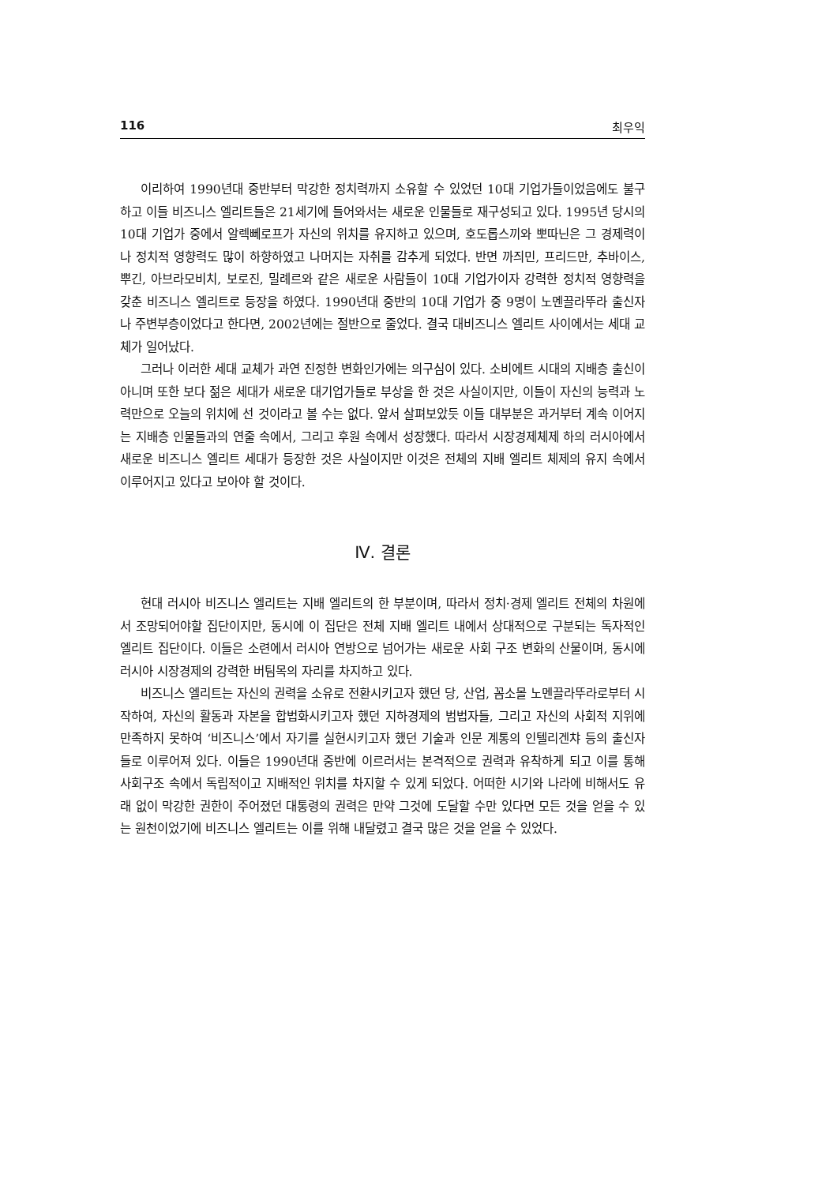116 최우익
이리하여 1990년대 중반부터 막강한 정치력까지 소유할 수 있었던 10대 기업가들이었음에도 불구하고 이들 비즈니스 엘리트들은 21세기에 들어와서는 새로운 인물들로 재구성되고 있다. 1995년 당시의 10대 기업가 중에서 알렉뻬로프가 자신의 위치를 유지하고 있으며, 호도롭스끼와 뽀따닌은 그 경제력이나 정치적 영향력도 많이 하향하였고 나머지는 자취를 감추게 되었다. 반면 까즤민, 프리드만, 추바이스, 뿌긴, 아브라모비치, 보로진, 밀례르와 같은 새로운 사람들이 10대 기업가이자 강력한 정치적 영향력을 갖춘 비즈니스 엘리트로 등장을 하였다. 1990년대 중반의 10대 기업가 중 9명이 노멘끌라뚜라 출신자나 주변부층이었다고 한다면, 2002년에는 절반으로 줄었다. 결국 대비즈니스 엘리트 사이에서는 세대 교체가 일어났다.
그러나 이러한 세대 교체가 과연 진정한 변화인가에는 의구심이 있다. 소비에트 시대의 지배층 출신이 아니며 또한 보다 젊은 세대가 새로운 대기업가들로 부상을 한 것은 사실이지만, 이들이 자신의 능력과 노력만으로 오늘의 위치에 선 것이라고 볼 수는 없다. 앞서 살펴보았듯 이들 대부분은 과거부터 계속 이어지는 지배층 인물들과의 연줄 속에서, 그리고 후원 속에서 성장했다. 따라서 시장경제체제 하의 러시아에서 새로운 비즈니스 엘리트 세대가 등장한 것은 사실이지만 이것은 전체의 지배 엘리트 체제의 유지 속에서 이루어지고 있다고 보아야 할 것이다.
Ⅳ. 결론
현대 러시아 비즈니스 엘리트는 지배 엘리트의 한 부분이며, 따라서 정치·경제 엘리트 전체의 차원에서 조망되어야할 집단이지만, 동시에 이 집단은 전체 지배 엘리트 내에서 상대적으로 구분되는 독자적인 엘리트 집단이다. 이들은 소련에서 러시아 연방으로 넘어가는 새로운 사회 구조 변화의 산물이며, 동시에 러시아 시장경제의 강력한 버팀목의 자리를 차지하고 있다.
비즈니스 엘리트는 자신의 권력을 소유로 전환시키고자 했던 당, 산업, 꼼소몰 노멘끌라뚜라로부터 시작하여, 자신의 활동과 자본을 합법화시키고자 했던 지하경제의 범법자들, 그리고 자신의 사회적 지위에 만족하지 못하여 ‘비즈니스’에서 자기를 실현시키고자 했던 기술과 인문 계통의 인텔리겐챠 등의 출신자들로 이루어져 있다. 이들은 1990년대 중반에 이르러서는 본격적으로 권력과 유착하게 되고 이를 통해 사회구조 속에서 독립적이고 지배적인 위치를 차지할 수 있게 되었다. 어떠한 시기와 나라에 비해서도 유래 없이 막강한 권한이 주어졌던 대통령의 권력은 만약 그것에 도달할 수만 있다면 모든 것을 얻을 수 있는 원천이었기에 비즈니스 엘리트는 이를 위해 내달렸고 결국 많은 것을 얻을 수 있었다.